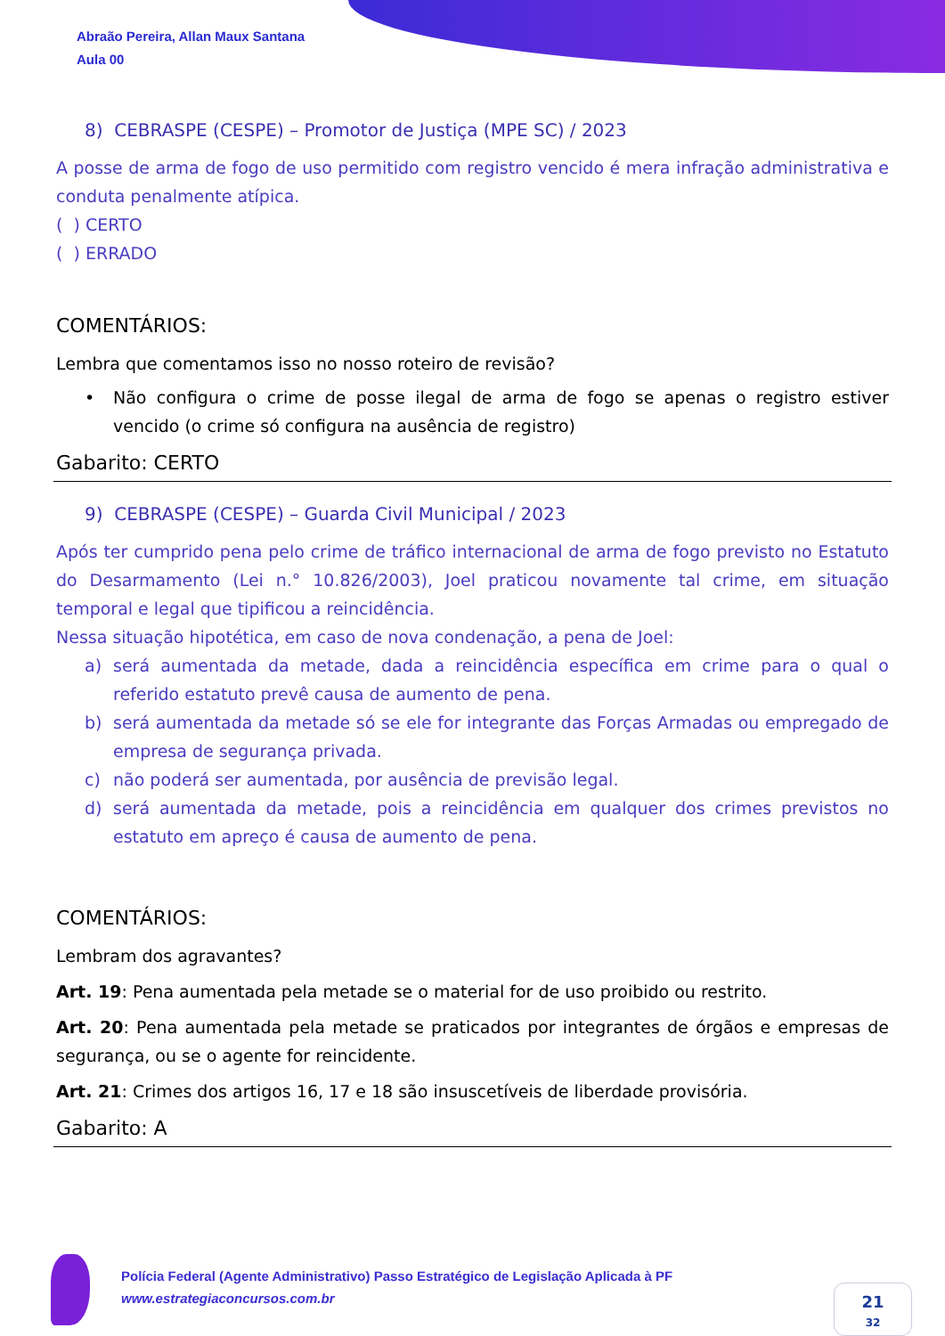Abraão Pereira, Allan Maux Santana
Aula 00
8) CEBRASPE (CESPE) – Promotor de Justiça (MPE SC) / 2023
A posse de arma de fogo de uso permitido com registro vencido é mera infração administrativa e conduta penalmente atípica.
( ) CERTO
( ) ERRADO
COMENTÁRIOS:
Lembra que comentamos isso no nosso roteiro de revisão?
• Não configura o crime de posse ilegal de arma de fogo se apenas o registro estiver vencido (o crime só configura na ausência de registro)
Gabarito: CERTO
9) CEBRASPE (CESPE) – Guarda Civil Municipal / 2023
Após ter cumprido pena pelo crime de tráfico internacional de arma de fogo previsto no Estatuto do Desarmamento (Lei n.° 10.826/2003), Joel praticou novamente tal crime, em situação temporal e legal que tipificou a reincidência.
Nessa situação hipotética, em caso de nova condenação, a pena de Joel:
a) será aumentada da metade, dada a reincidência específica em crime para o qual o referido estatuto prevê causa de aumento de pena.
b) será aumentada da metade só se ele for integrante das Forças Armadas ou empregado de empresa de segurança privada.
c) não poderá ser aumentada, por ausência de previsão legal.
d) será aumentada da metade, pois a reincidência em qualquer dos crimes previstos no estatuto em apreço é causa de aumento de pena.
COMENTÁRIOS:
Lembram dos agravantes?
Art. 19: Pena aumentada pela metade se o material for de uso proibido ou restrito.
Art. 20: Pena aumentada pela metade se praticados por integrantes de órgãos e empresas de segurança, ou se o agente for reincidente.
Art. 21: Crimes dos artigos 16, 17 e 18 são insuscetíveis de liberdade provisória.
Gabarito: A
Polícia Federal (Agente Administrativo) Passo Estratégico de Legislação Aplicada à PF
www.estrategiaconcursos.com.br
21
32